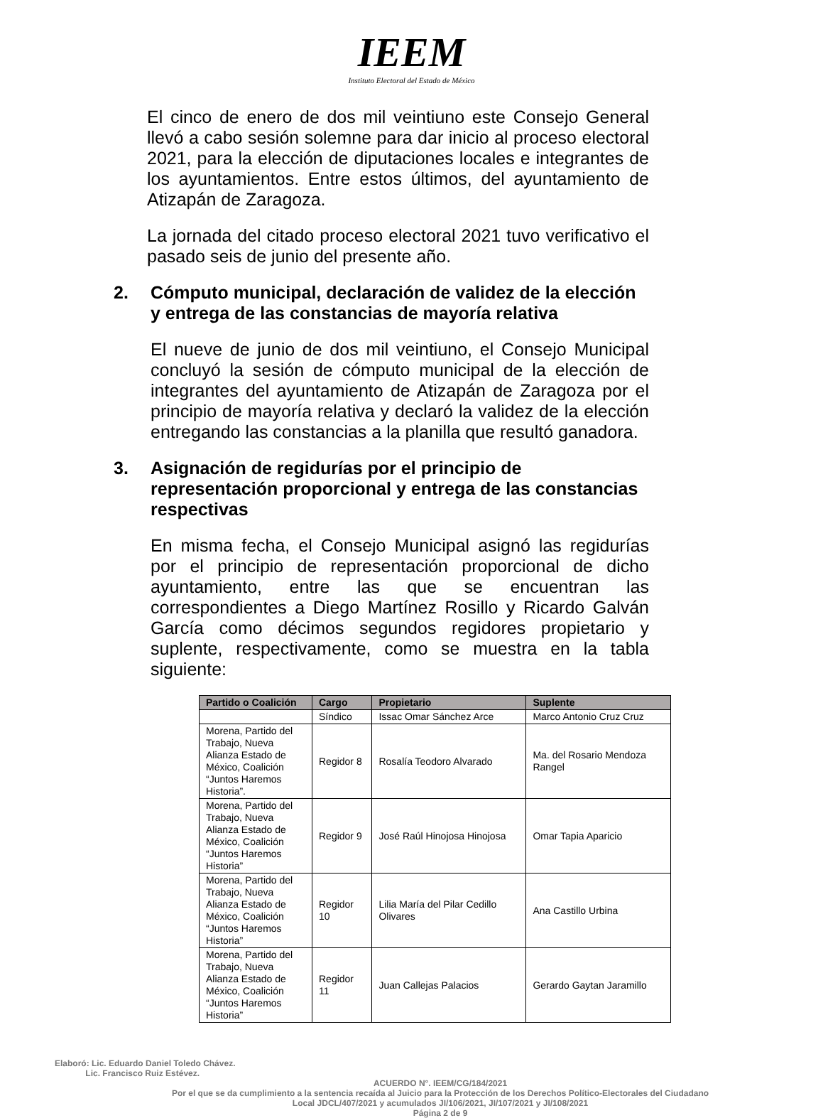IEEM
Instituto Electoral del Estado de México
El cinco de enero de dos mil veintiuno este Consejo General llevó a cabo sesión solemne para dar inicio al proceso electoral 2021, para la elección de diputaciones locales e integrantes de los ayuntamientos. Entre estos últimos, del ayuntamiento de Atizapán de Zaragoza.
La jornada del citado proceso electoral 2021 tuvo verificativo el pasado seis de junio del presente año.
2. Cómputo municipal, declaración de validez de la elección y entrega de las constancias de mayoría relativa
El nueve de junio de dos mil veintiuno, el Consejo Municipal concluyó la sesión de cómputo municipal de la elección de integrantes del ayuntamiento de Atizapán de Zaragoza por el principio de mayoría relativa y declaró la validez de la elección entregando las constancias a la planilla que resultó ganadora.
3. Asignación de regidurías por el principio de representación proporcional y entrega de las constancias respectivas
En misma fecha, el Consejo Municipal asignó las regidurías por el principio de representación proporcional de dicho ayuntamiento, entre las que se encuentran las correspondientes a Diego Martínez Rosillo y Ricardo Galván García como décimos segundos regidores propietario y suplente, respectivamente, como se muestra en la tabla siguiente:
| Partido o Coalición | Cargo | Propietario | Suplente |
| --- | --- | --- | --- |
| | Síndico | Issac Omar Sánchez Arce | Marco Antonio Cruz Cruz |
| Morena, Partido del Trabajo, Nueva Alianza Estado de México, Coalición “Juntos Haremos Historia”. | Regidor 8 | Rosalía Teodoro Alvarado | Ma. del Rosario Mendoza Rangel |
| Morena, Partido del Trabajo, Nueva Alianza Estado de México, Coalición “Juntos Haremos Historia” | Regidor 9 | José Raúl Hinojosa Hinojosa | Omar Tapia Aparicio |
| Morena, Partido del Trabajo, Nueva Alianza Estado de México, Coalición “Juntos Haremos Historia” | Regidor 10 | Lilia María del Pilar Cedillo Olivares | Ana Castillo Urbina |
| Morena, Partido del Trabajo, Nueva Alianza Estado de México, Coalición “Juntos Haremos Historia” | Regidor 11 | Juan Callejas Palacios | Gerardo Gaytan Jaramillo |
Elaboró: Lic. Eduardo Daniel Toledo Chávez.
Lic. Francisco Ruiz Estévez.
ACUERDO N°. IEEM/CG/184/2021
Por el que se da cumplimiento a la sentencia recaída al Juicio para la Protección de los Derechos Político-Electorales del Ciudadano Local JDCL/407/2021 y acumulados JI/106/2021, JI/107/2021 y JI/108/2021
Página 2 de 9